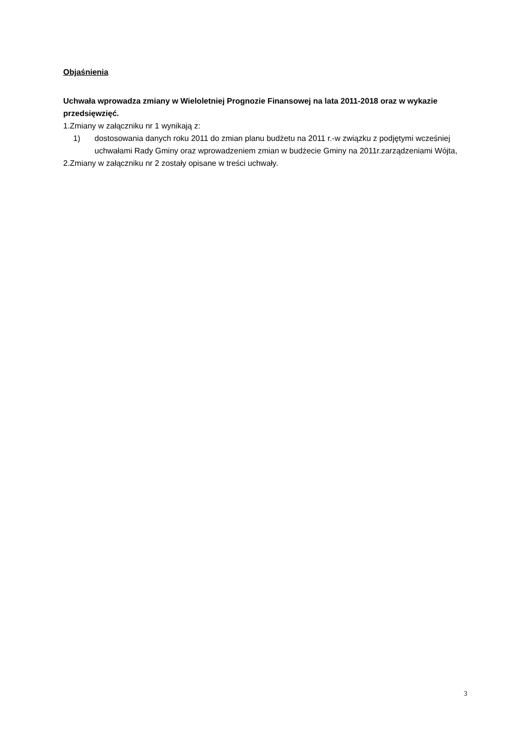Objaśnienia
Uchwała wprowadza zmiany w Wieloletniej Prognozie Finansowej na lata 2011-2018 oraz w wykazie przedsięwzięć.
1.Zmiany w załączniku nr 1 wynikają z:
1) dostosowania danych roku 2011 do zmian planu budżetu na 2011 r.-w związku z podjętymi wcześniej uchwałami Rady Gminy oraz wprowadzeniem zmian w budżecie Gminy na 2011r.zarządzeniami Wójta,
2.Zmiany w załączniku nr 2 zostały opisane w treści uchwały.
3